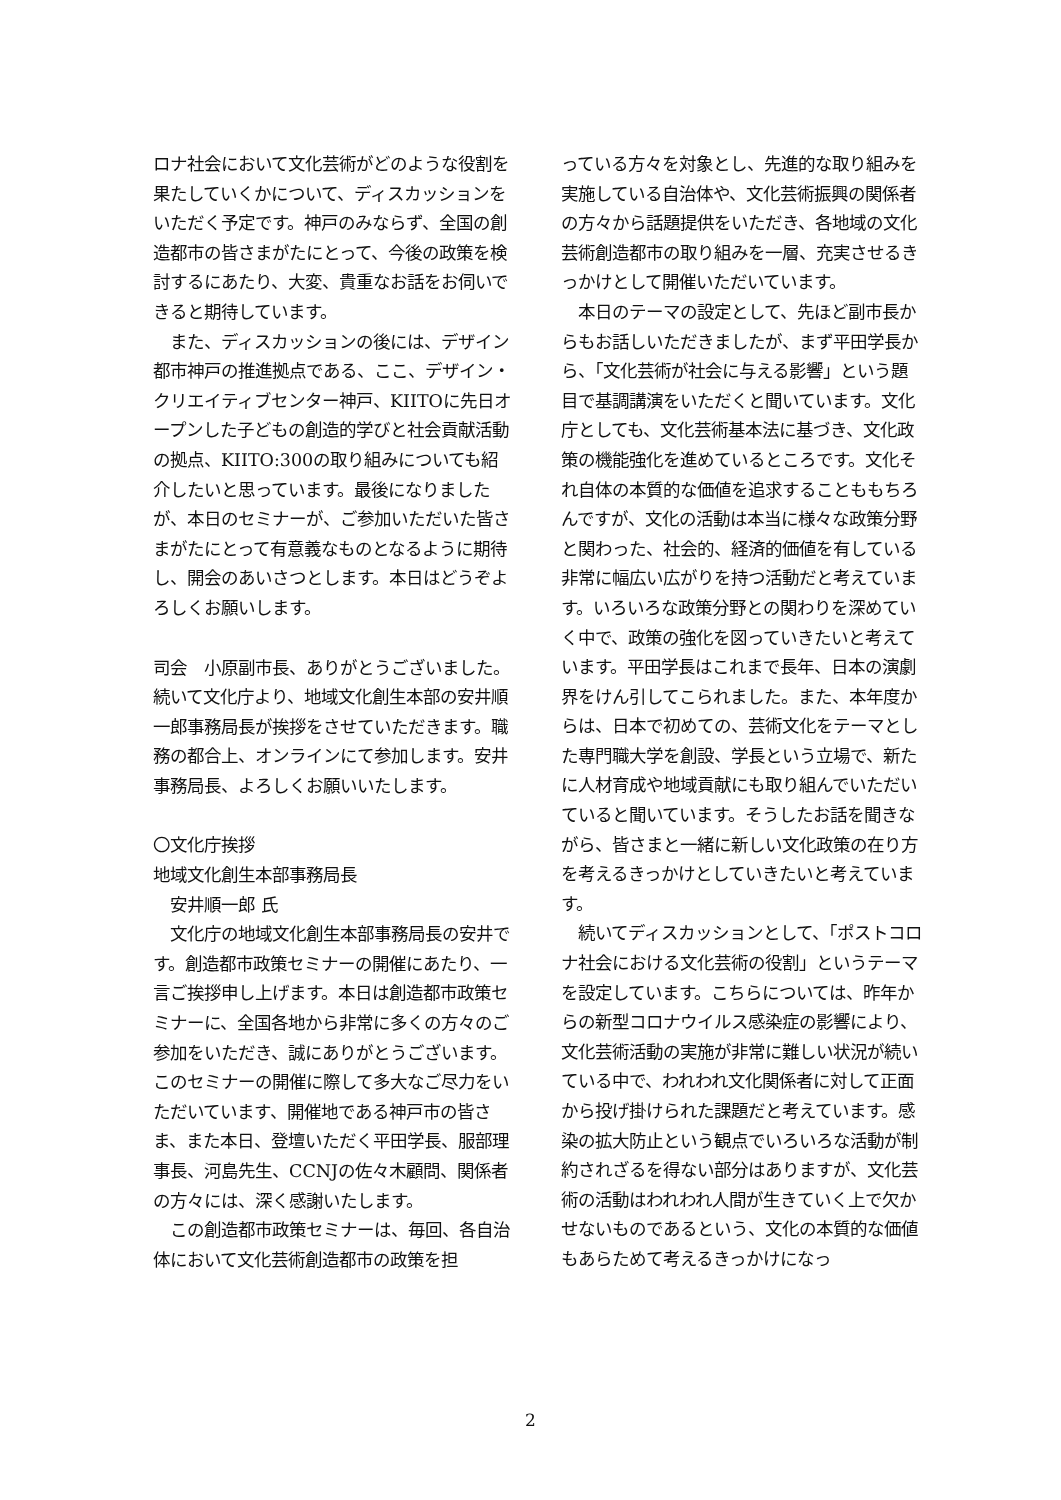ロナ社会において文化芸術がどのような役割を果たしていくかについて、ディスカッションをいただく予定です。神戸のみならず、全国の創造都市の皆さまがたにとって、今後の政策を検討するにあたり、大変、貴重なお話をお伺いできると期待しています。
　また、ディスカッションの後には、デザイン都市神戸の推進拠点である、ここ、デザイン・クリエイティブセンター神戸、KIITOに先日オープンした子どもの創造的学びと社会貢献活動の拠点、KIITO:300の取り組みについても紹介したいと思っています。最後になりましたが、本日のセミナーが、ご参加いただいた皆さまがたにとって有意義なものとなるように期待し、開会のあいさつとします。本日はどうぞよろしくお願いします。
司会　小原副市長、ありがとうございました。続いて文化庁より、地域文化創生本部の安井順一郎事務局長が挨拶をさせていただきます。職務の都合上、オンラインにて参加します。安井事務局長、よろしくお願いいたします。
〇文化庁挨拶
地域文化創生本部事務局長
　安井順一郎 氏
　文化庁の地域文化創生本部事務局長の安井です。創造都市政策セミナーの開催にあたり、一言ご挨拶申し上げます。本日は創造都市政策セミナーに、全国各地から非常に多くの方々のご参加をいただき、誠にありがとうございます。このセミナーの開催に際して多大なご尽力をいただいています、開催地である神戸市の皆さま、また本日、登壇いただく平田学長、服部理事長、河島先生、CCNJの佐々木顧問、関係者の方々には、深く感謝いたします。
　この創造都市政策セミナーは、毎回、各自治体において文化芸術創造都市の政策を担
っている方々を対象とし、先進的な取り組みを実施している自治体や、文化芸術振興の関係者の方々から話題提供をいただき、各地域の文化芸術創造都市の取り組みを一層、充実させるきっかけとして開催いただいています。
　本日のテーマの設定として、先ほど副市長からもお話しいただきましたが、まず平田学長から、「文化芸術が社会に与える影響」という題目で基調講演をいただくと聞いています。文化庁としても、文化芸術基本法に基づき、文化政策の機能強化を進めているところです。文化それ自体の本質的な価値を追求することももちろんですが、文化の活動は本当に様々な政策分野と関わった、社会的、経済的価値を有している非常に幅広い広がりを持つ活動だと考えています。いろいろな政策分野との関わりを深めていく中で、政策の強化を図っていきたいと考えています。平田学長はこれまで長年、日本の演劇界をけん引してこられました。また、本年度からは、日本で初めての、芸術文化をテーマとした専門職大学を創設、学長という立場で、新たに人材育成や地域貢献にも取り組んでいただいていると聞いています。そうしたお話を聞きながら、皆さまと一緒に新しい文化政策の在り方を考えるきっかけとしていきたいと考えています。
　続いてディスカッションとして、「ポストコロナ社会における文化芸術の役割」というテーマを設定しています。こちらについては、昨年からの新型コロナウイルス感染症の影響により、文化芸術活動の実施が非常に難しい状況が続いている中で、われわれ文化関係者に対して正面から投げ掛けられた課題だと考えています。感染の拡大防止という観点でいろいろな活動が制約されざるを得ない部分はありますが、文化芸術の活動はわれわれ人間が生きていく上で欠かせないものであるという、文化の本質的な価値もあらためて考えるきっかけになっ
2